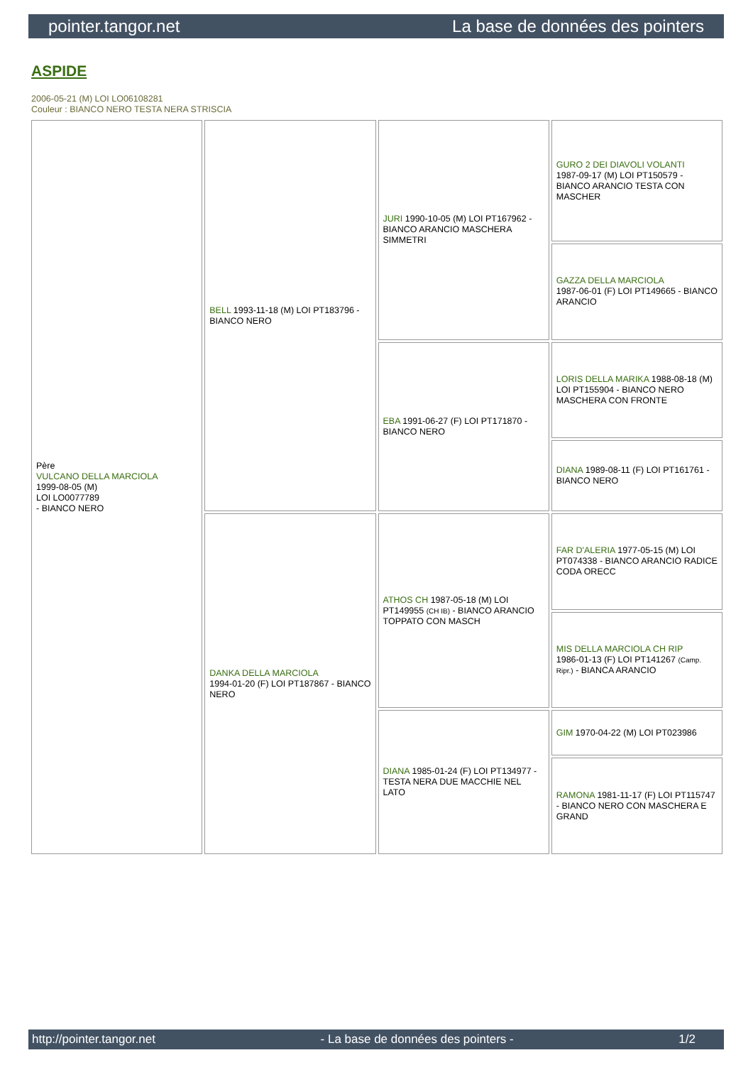pointer.tangor.net La base de données des pointers
ASPIDE
2006-05-21 (M) LOI LO06108281
Couleur : BIANCO NERO TESTA NERA STRISCIA
| Père VULCANO DELLA MARCIOLA 1999-08-05 (M) LOI LO0077789 - BIANCO NERO | BELL 1993-11-18 (M) LOI PT183796 - BIANCO NERO | JURI 1990-10-05 (M) LOI PT167962 - BIANCO ARANCIO MASCHERA SIMMETRI | GURO 2 DEI DIAVOLI VOLANTI 1987-09-17 (M) LOI PT150579 - BIANCO ARANCIO TESTA CON MASCHER |
| | | | GAZZA DELLA MARCIOLA 1987-06-01 (F) LOI PT149665 - BIANCO ARANCIO |
| | | EBA 1991-06-27 (F) LOI PT171870 - BIANCO NERO | LORIS DELLA MARIKA 1988-08-18 (M) LOI PT155904 - BIANCO NERO MASCHERA CON FRONTE |
| | | | DIANA 1989-08-11 (F) LOI PT161761 - BIANCO NERO |
| | DANKA DELLA MARCIOLA 1994-01-20 (F) LOI PT187867 - BIANCO NERO | ATHOS CH 1987-05-18 (M) LOI PT149955 (CH IB) - BIANCO ARANCIO TOPPATO CON MASCH | FAR D'ALERIA 1977-05-15 (M) LOI PT074338 - BIANCO ARANCIO RADICE CODA ORECC |
| | | | MIS DELLA MARCIOLA CH RIP 1986-01-13 (F) LOI PT141267 (Camp. Ripr.) - BIANCA ARANCIO |
| | | DIANA 1985-01-24 (F) LOI PT134977 - TESTA NERA DUE MACCHIE NEL LATO | GIM 1970-04-22 (M) LOI PT023986 |
| | | | RAMONA 1981-11-17 (F) LOI PT115747 - BIANCO NERO CON MASCHERA E GRAND |
http://pointer.tangor.net - La base de données des pointers - 1/2